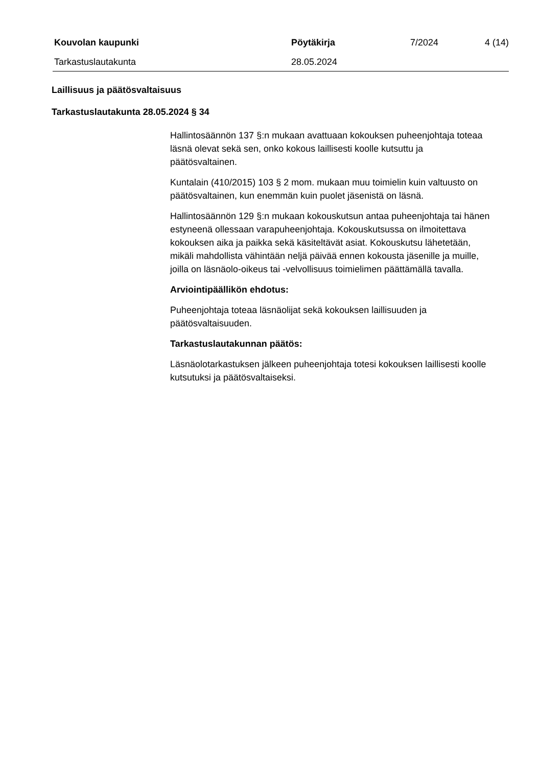Kouvolan kaupunki Pöytäkirja 7/2024 4 (14)
Tarkastuslautakunta 28.05.2024
Laillisuus ja päätösvaltaisuus
Tarkastuslautakunta 28.05.2024 § 34
Hallintosäännön 137 §:n mukaan avattuaan kokouksen puheenjohtaja toteaa läsnä olevat sekä sen, onko kokous laillisesti koolle kutsuttu ja päätösvaltainen.
Kuntalain (410/2015) 103 § 2 mom. mukaan muu toimielin kuin valtuusto on päätösvaltainen, kun enemmän kuin puolet jäsenistä on läsnä.
Hallintosäännön 129 §:n mukaan kokouskutsun antaa puheenjohtaja tai hänen estyneenä ollessaan varapuheenjohtaja. Kokouskutsussa on ilmoitettava kokouksen aika ja paikka sekä käsiteltävät asiat. Kokouskutsu lähetetään, mikäli mahdollista vähintään neljä päivää ennen kokousta jäsenille ja muille, joilla on läsnäolo-oikeus tai -velvollisuus toimielimen päättämällä tavalla.
Arviointipäällikön ehdotus:
Puheenjohtaja toteaa läsnäolijat sekä kokouksen laillisuuden ja päätösvaltaisuuden.
Tarkastuslautakunnan päätös:
Läsnäolotarkastuksen jälkeen puheenjohtaja totesi kokouksen laillisesti koolle kutsutuksi ja päätösvaltaiseksi.